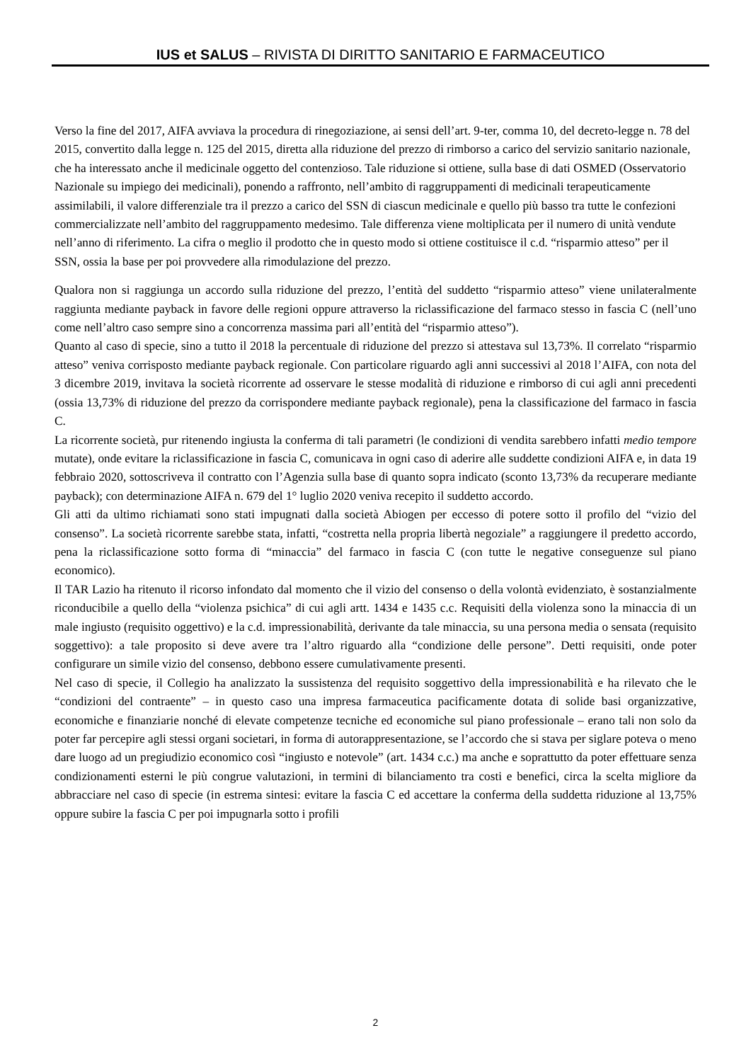IUS et SALUS – RIVISTA DI DIRITTO SANITARIO E FARMACEUTICO
Verso la fine del 2017, AIFA avviava la procedura di rinegoziazione, ai sensi dell’art. 9-ter, comma 10, del decreto-legge n. 78 del 2015, convertito dalla legge n. 125 del 2015, diretta alla riduzione del prezzo di rimborso a carico del servizio sanitario nazionale, che ha interessato anche il medicinale oggetto del contenzioso. Tale riduzione si ottiene, sulla base di dati OSMED (Osservatorio Nazionale su impiego dei medicinali), ponendo a raffronto, nell’ambito di raggruppamenti di medicinali terapeuticamente assimilabili, il valore differenziale tra il prezzo a carico del SSN di ciascun medicinale e quello più basso tra tutte le confezioni commercializzate nell’ambito del raggruppamento medesimo. Tale differenza viene moltiplicata per il numero di unità vendute nell’anno di riferimento. La cifra o meglio il prodotto che in questo modo si ottiene costituisce il c.d. “risparmio atteso” per il SSN, ossia la base per poi provvedere alla rimodulazione del prezzo.
Qualora non si raggiunga un accordo sulla riduzione del prezzo, l’entità del suddetto “risparmio atteso” viene unilateralmente raggiunta mediante payback in favore delle regioni oppure attraverso la riclassificazione del farmaco stesso in fascia C (nell’uno come nell’altro caso sempre sino a concorrenza massima pari all’entità del “risparmio atteso”).
Quanto al caso di specie, sino a tutto il 2018 la percentuale di riduzione del prezzo si attestava sul 13,73%. Il correlato “risparmio atteso” veniva corrisposto mediante payback regionale. Con particolare riguardo agli anni successivi al 2018 l’AIFA, con nota del 3 dicembre 2019, invitava la società ricorrente ad osservare le stesse modalità di riduzione e rimborso di cui agli anni precedenti (ossia 13,73% di riduzione del prezzo da corrispondere mediante payback regionale), pena la classificazione del farmaco in fascia C.
La ricorrente società, pur ritenendo ingiusta la conferma di tali parametri (le condizioni di vendita sarebbero infatti medio tempore mutate), onde evitare la riclassificazione in fascia C, comunicava in ogni caso di aderire alle suddette condizioni AIFA e, in data 19 febbraio 2020, sottoscriveva il contratto con l’Agenzia sulla base di quanto sopra indicato (sconto 13,73% da recuperare mediante payback); con determinazione AIFA n. 679 del 1° luglio 2020 veniva recepito il suddetto accordo.
Gli atti da ultimo richiamati sono stati impugnati dalla società Abiogen per eccesso di potere sotto il profilo del “vizio del consenso”. La società ricorrente sarebbe stata, infatti, “costretta nella propria libertà negoziale” a raggiungere il predetto accordo, pena la riclassificazione sotto forma di “minaccia” del farmaco in fascia C (con tutte le negative conseguenze sul piano economico).
Il TAR Lazio ha ritenuto il ricorso infondato dal momento che il vizio del consenso o della volontà evidenziato, è sostanzialmente riconducibile a quello della “violenza psichica” di cui agli artt. 1434 e 1435 c.c. Requisiti della violenza sono la minaccia di un male ingiusto (requisito oggettivo) e la c.d. impressionabilità, derivante da tale minaccia, su una persona media o sensata (requisito soggettivo): a tale proposito si deve avere tra l’altro riguardo alla “condizione delle persone”. Detti requisiti, onde poter configurare un simile vizio del consenso, debbono essere cumulativamente presenti.
Nel caso di specie, il Collegio ha analizzato la sussistenza del requisito soggettivo della impressionabilità e ha rilevato che le “condizioni del contraente” – in questo caso una impresa farmaceutica pacificamente dotata di solide basi organizzative, economiche e finanziarie nonché di elevate competenze tecniche ed economiche sul piano professionale – erano tali non solo da poter far percepire agli stessi organi societari, in forma di autorappresentazione, se l’accordo che si stava per siglare poteva o meno dare luogo ad un pregiudizio economico così “ingiusto e notevole” (art. 1434 c.c.) ma anche e soprattutto da poter effettuare senza condizionamenti esterni le più congrue valutazioni, in termini di bilanciamento tra costi e benefici, circa la scelta migliore da abbracciare nel caso di specie (in estrema sintesi: evitare la fascia C ed accettare la conferma della suddetta riduzione al 13,75% oppure subire la fascia C per poi impugnarla sotto i profili
2